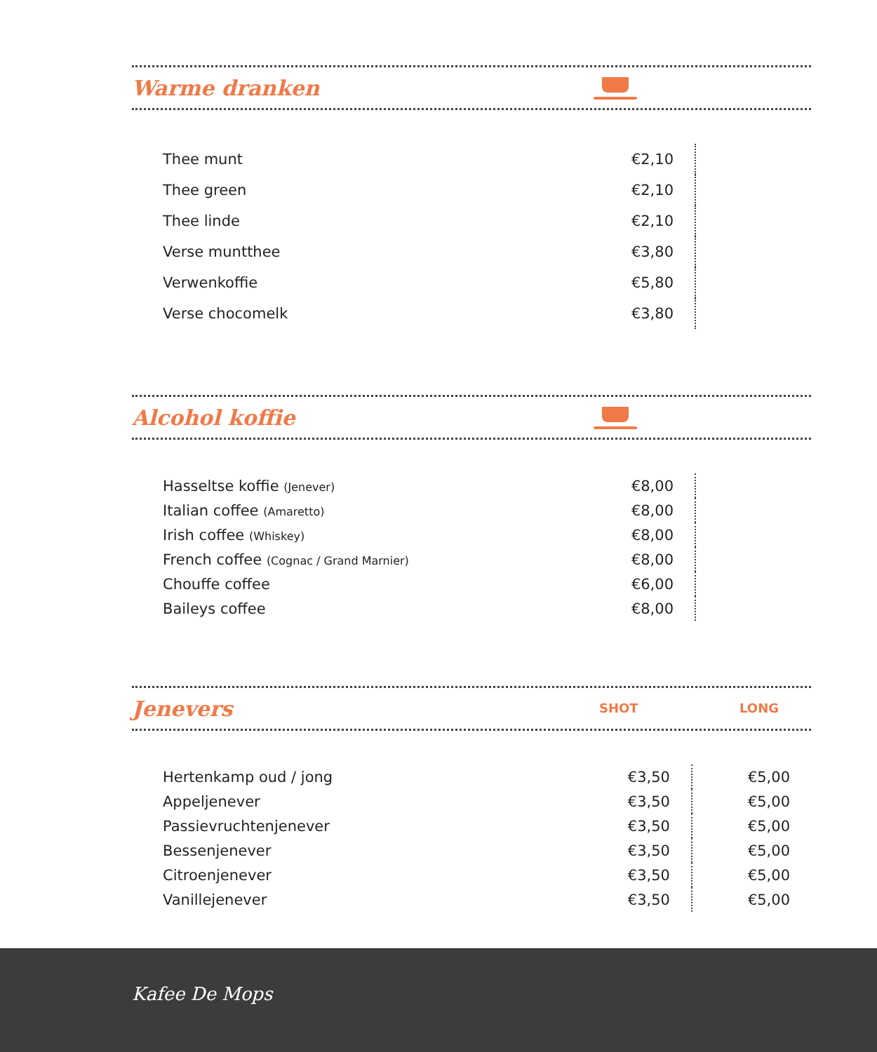Warme dranken
| Thee munt | €2,10 |
| Thee green | €2,10 |
| Thee linde | €2,10 |
| Verse muntthee | €3,80 |
| Verwenkoffie | €5,80 |
| Verse chocomelk | €3,80 |
Alcohol koffie
| Hasseltse koffie (Jenever) | €8,00 |
| Italian coffee (Amaretto) | €8,00 |
| Irish coffee (Whiskey) | €8,00 |
| French coffee (Cognac / Grand Marnier) | €8,00 |
| Chouffe coffee | €6,00 |
| Baileys coffee | €8,00 |
Jenevers SHOT LONG
| Hertenkamp oud / jong | €3,50 | €5,00 |
| Appeljenever | €3,50 | €5,00 |
| Passievruchtenjenever | €3,50 | €5,00 |
| Bessenjenever | €3,50 | €5,00 |
| Citroenjenever | €3,50 | €5,00 |
| Vanillejenever | €3,50 | €5,00 |
Kafee De Mops